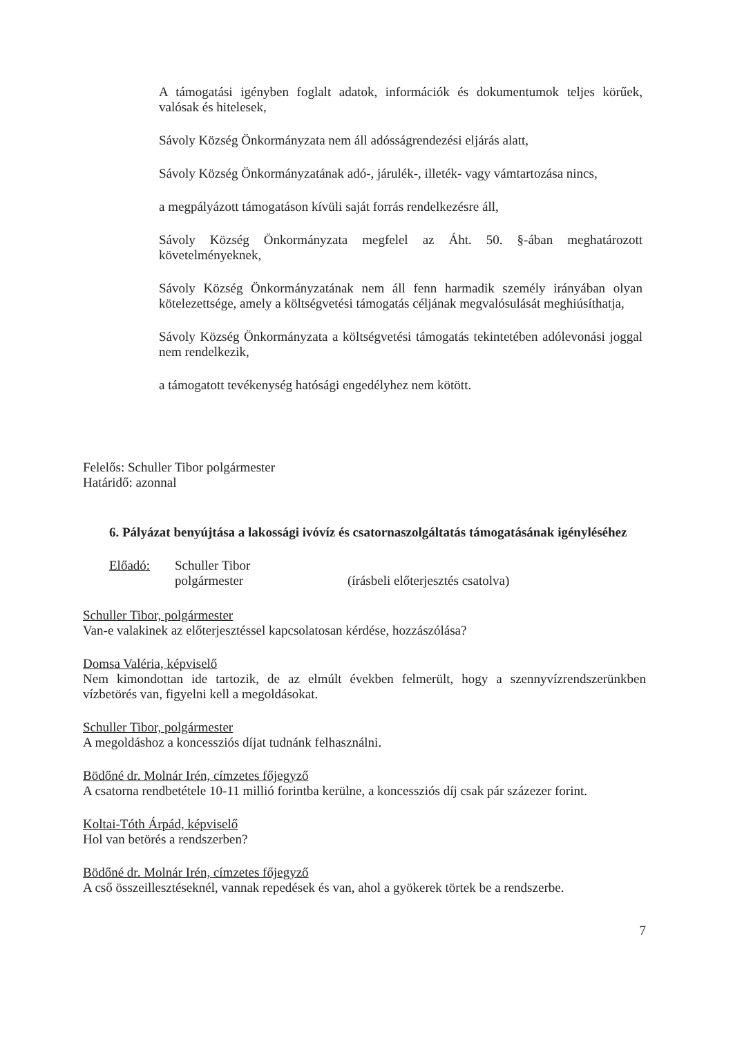A támogatási igényben foglalt adatok, információk és dokumentumok teljes körűek, valósak és hitelesek,
Sávoly Község Önkormányzata nem áll adósságrendezési eljárás alatt,
Sávoly Község Önkormányzatának adó-, járulék-, illeték- vagy vámtartozása nincs,
a megpályázott támogatáson kívüli saját forrás rendelkezésre áll,
Sávoly Község Önkormányzata megfelel az Áht. 50. §-ában meghatározott követelményeknek,
Sávoly Község Önkormányzatának nem áll fenn harmadik személy irányában olyan kötelezettsége, amely a költségvetési támogatás céljának megvalósulását meghiúsíthatja,
Sávoly Község Önkormányzata a költségvetési támogatás tekintetében adólevonási joggal nem rendelkezik,
a támogatott tevékenység hatósági engedélyhez nem kötött.
Felelős: Schuller Tibor polgármester
Határidő: azonnal
6. Pályázat benyújtása a lakossági ivóvíz és csatornaszolgáltatás támogatásának igényléséhez
Előadó: Schuller Tibor
polgármester
(írásbeli előterjesztés csatolva)
Schuller Tibor, polgármester
Van-e valakinek az előterjesztéssel kapcsolatosan kérdése, hozzászólása?
Domsa Valéria, képviselő
Nem kimondottan ide tartozik, de az elmúlt években felmerült, hogy a szennyvízrendszerünkben vízbetörés van, figyelni kell a megoldásokat.
Schuller Tibor, polgármester
A megoldáshoz a koncessziós díjat tudnánk felhasználni.
Bödőné dr. Molnár Irén, címzetes főjegyző
A csatorna rendbetétele 10-11 millió forintba kerülne, a koncessziós díj csak pár százezer forint.
Koltai-Tóth Árpád, képviselő
Hol van betörés a rendszerben?
Bödőné dr. Molnár Irén, címzetes főjegyző
A cső összeillesztéseknél, vannak repedések és van, ahol a gyökerek törtek be a rendszerbe.
7